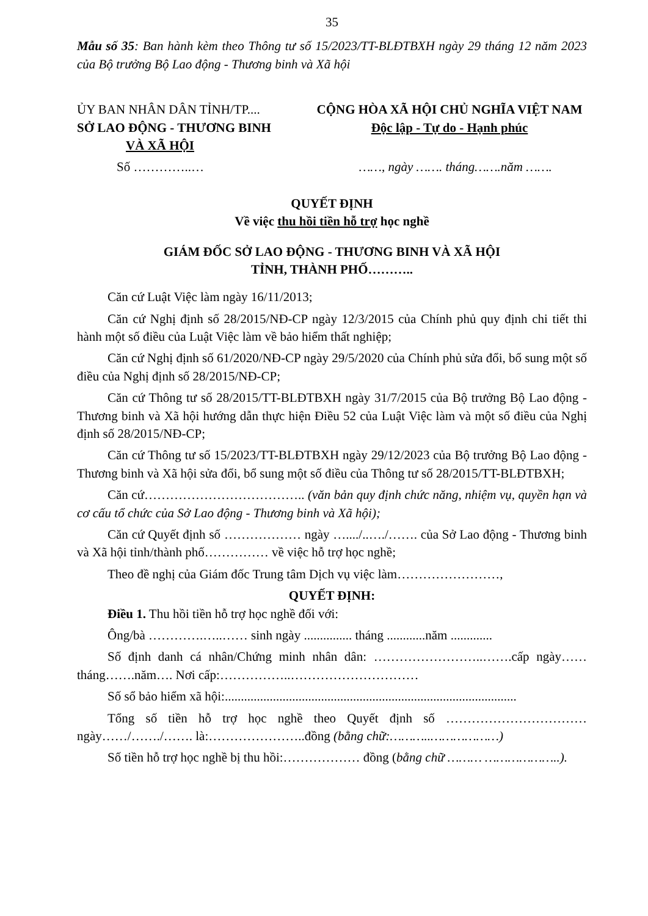35
Mẫu số 35: Ban hành kèm theo Thông tư số 15/2023/TT-BLĐTBXH ngày 29 tháng 12 năm 2023 của Bộ trưởng Bộ Lao động - Thương binh và Xã hội
ỦY BAN NHÂN DÂN TỈNH/TP....
SỞ LAO ĐỘNG - THƯƠNG BINH
VÀ XÃ HỘI
CỘNG HÒA XÃ HỘI CHỦ NGHĨA VIỆT NAM
Độc lập - Tự do - Hạnh phúc
Số …………..… ……, ngày ……. tháng…….năm …….
QUYẾT ĐỊNH
Về việc thu hồi tiền hỗ trợ học nghề
GIÁM ĐỐC SỞ LAO ĐỘNG - THƯƠNG BINH VÀ XÃ HỘI
TỈNH, THÀNH PHỐ………..
Căn cứ Luật Việc làm ngày 16/11/2013;
Căn cứ Nghị định số 28/2015/NĐ-CP ngày 12/3/2015 của Chính phủ quy định chi tiết thi hành một số điều của Luật Việc làm về bảo hiểm thất nghiệp;
Căn cứ Nghị định số 61/2020/NĐ-CP ngày 29/5/2020 của Chính phủ sửa đổi, bổ sung một số điều của Nghị định số 28/2015/NĐ-CP;
Căn cứ Thông tư số 28/2015/TT-BLĐTBXH ngày 31/7/2015 của Bộ trưởng Bộ Lao động - Thương binh và Xã hội hướng dẫn thực hiện Điều 52 của Luật Việc làm và một số điều của Nghị định số 28/2015/NĐ-CP;
Căn cứ Thông tư số 15/2023/TT-BLĐTBXH ngày 29/12/2023 của Bộ trưởng Bộ Lao động - Thương binh và Xã hội sửa đổi, bổ sung một số điều của Thông tư số 28/2015/TT-BLĐTBXH;
Căn cứ……………………………….. (văn bản quy định chức năng, nhiệm vụ, quyền hạn và cơ cấu tổ chức của Sở Lao động - Thương binh và Xã hội);
Căn cứ Quyết định số ……………… ngày …..../..…./……. của Sở Lao động - Thương binh và Xã hội tỉnh/thành phố…………… về việc hỗ trợ học nghề;
Theo đề nghị của Giám đốc Trung tâm Dịch vụ việc làm……………………,
QUYẾT ĐỊNH:
Điều 1. Thu hồi tiền hỗ trợ học nghề đối với:
Ông/bà ………….…..…… sinh ngày ............... tháng ............năm .............
Số định danh cá nhân/Chứng minh nhân dân: ……………………..…….cấp ngày……tháng…….năm…. Nơi cấp:……………..…………………………
Số sổ bảo hiểm xã hội:...........................................................................................
Tổng số tiền hỗ trợ học nghề theo Quyết định số …………………………… ngày……/……./……. là:…………………..đồng (bằng chữ:………..………………)
Số tiền hỗ trợ học nghề bị thu hồi:……………… đồng (bằng chữ ……… ………………..).